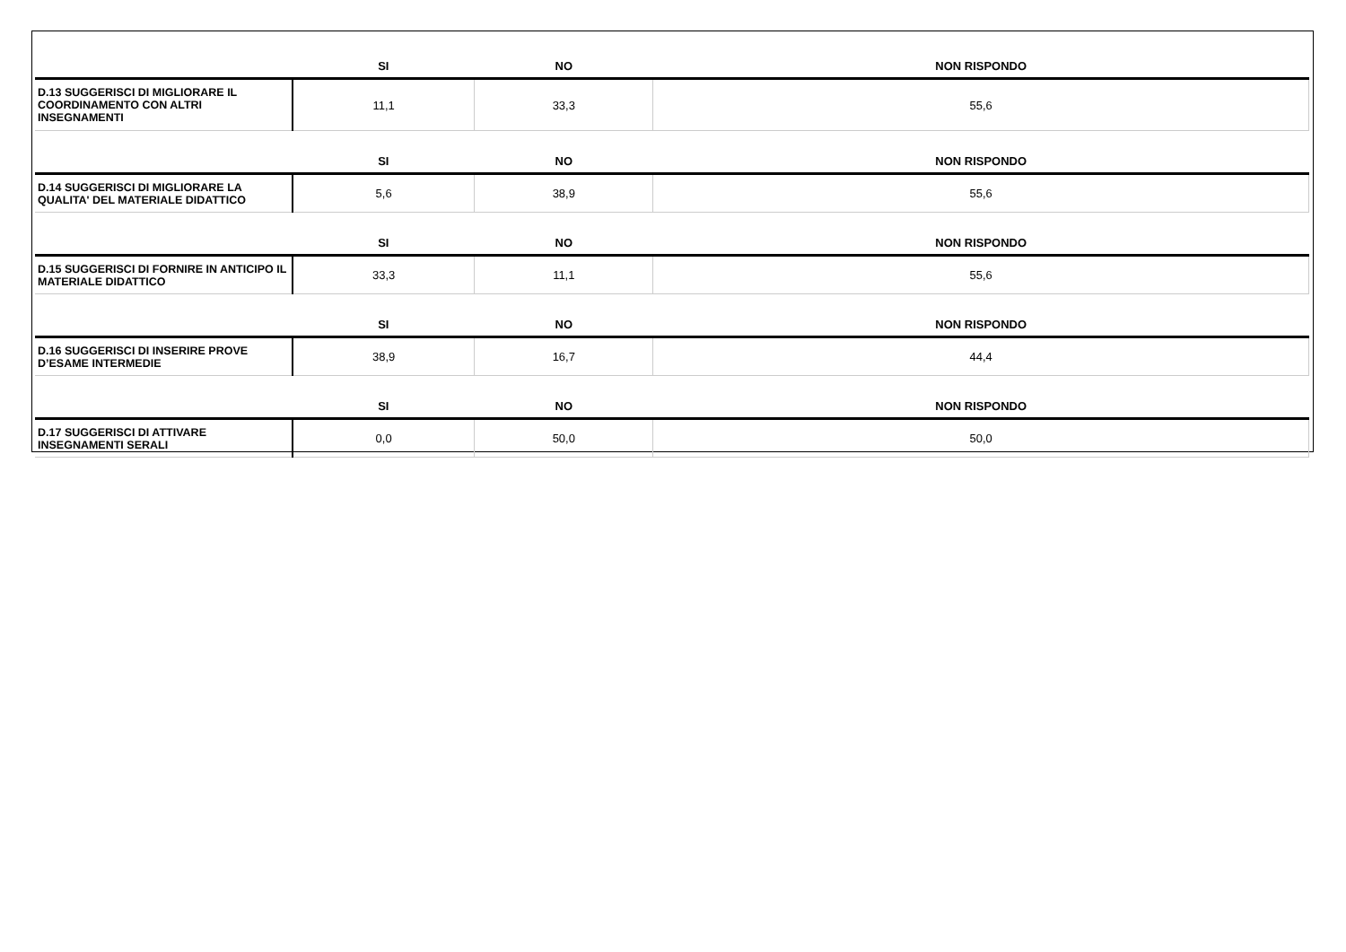| | SI | NO | NON RISPONDO |
| --- | --- | --- | --- |
| D.13 SUGGERISCI DI MIGLIORARE IL COORDINAMENTO CON ALTRI INSEGNAMENTI | 11,1 | 33,3 | 55,6 |
| | SI | NO | NON RISPONDO |
| D.14 SUGGERISCI DI MIGLIORARE LA QUALITA' DEL MATERIALE DIDATTICO | 5,6 | 38,9 | 55,6 |
| | SI | NO | NON RISPONDO |
| D.15 SUGGERISCI DI FORNIRE IN ANTICIPO IL MATERIALE DIDATTICO | 33,3 | 11,1 | 55,6 |
| | SI | NO | NON RISPONDO |
| D.16 SUGGERISCI DI INSERIRE PROVE D’ESAME INTERMEDIE | 38,9 | 16,7 | 44,4 |
| | SI | NO | NON RISPONDO |
| D.17 SUGGERISCI DI ATTIVARE INSEGNAMENTI SERALI | 0,0 | 50,0 | 50,0 |